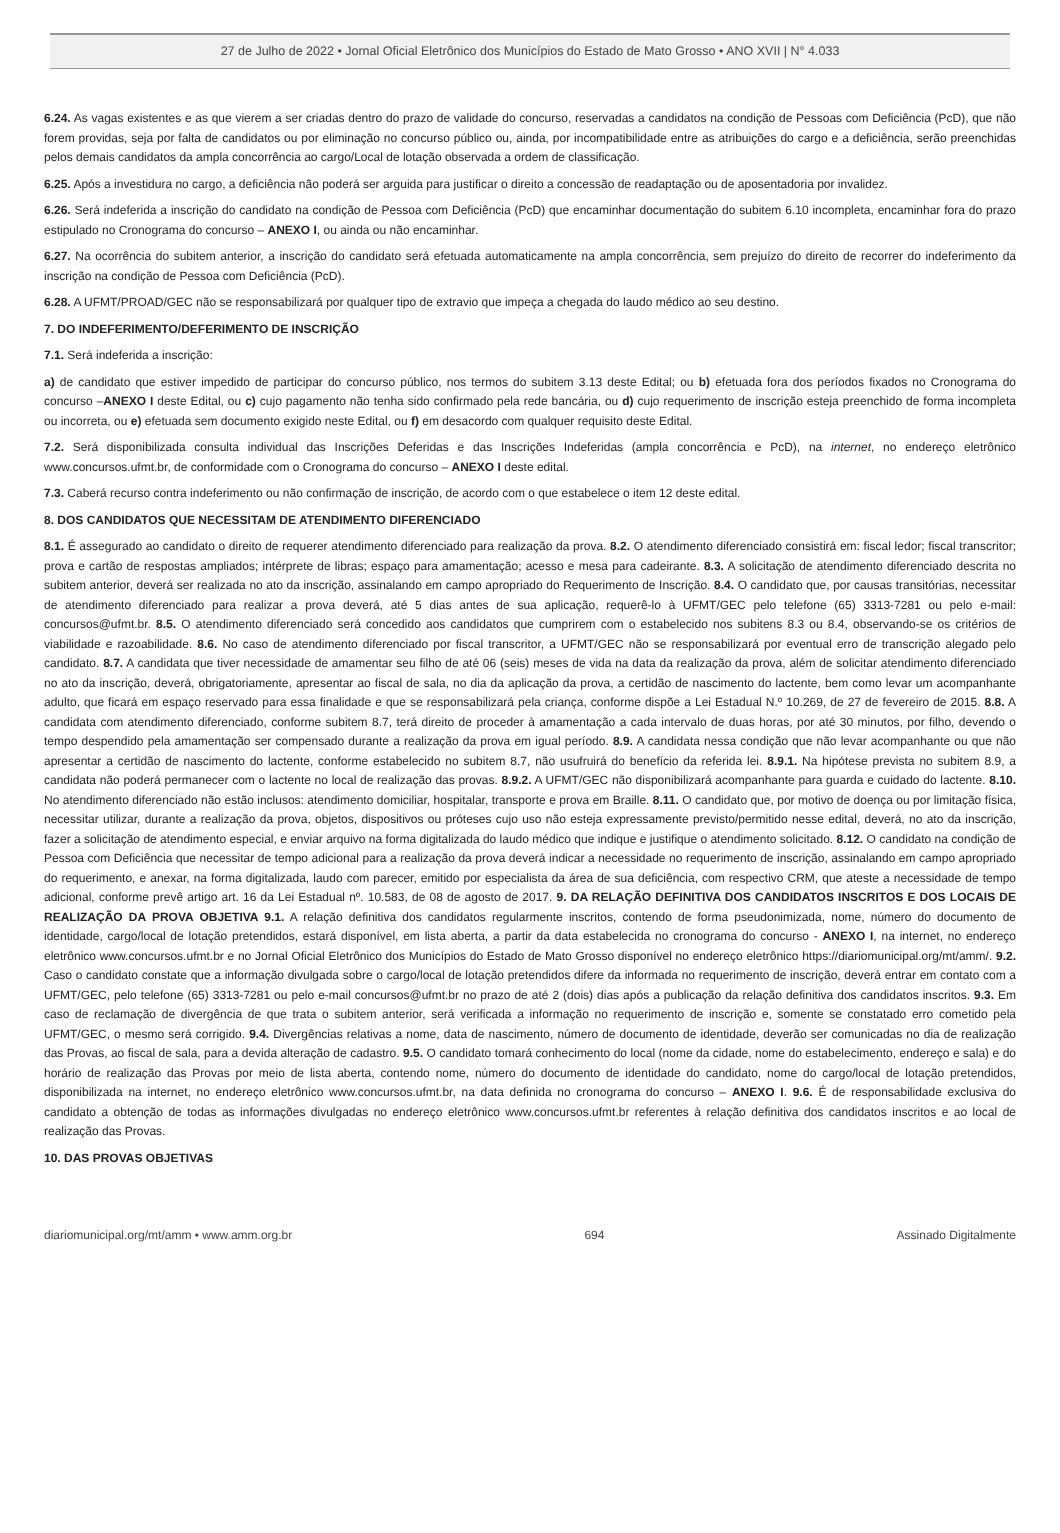27 de Julho de 2022 • Jornal Oficial Eletrônico dos Municípios do Estado de Mato Grosso • ANO XVII | N° 4.033
6.24. As vagas existentes e as que vierem a ser criadas dentro do prazo de validade do concurso, reservadas a candidatos na condição de Pessoas com Deficiência (PcD), que não forem providas, seja por falta de candidatos ou por eliminação no concurso público ou, ainda, por incompatibilidade entre as atribuições do cargo e a deficiência, serão preenchidas pelos demais candidatos da ampla concorrência ao cargo/Local de lotação observada a ordem de classificação.
6.25. Após a investidura no cargo, a deficiência não poderá ser arguida para justificar o direito a concessão de readaptação ou de aposentadoria por invalidez.
6.26. Será indeferida a inscrição do candidato na condição de Pessoa com Deficiência (PcD) que encaminhar documentação do subitem 6.10 incompleta, encaminhar fora do prazo estipulado no Cronograma do concurso – ANEXO I, ou ainda ou não encaminhar.
6.27. Na ocorrência do subitem anterior, a inscrição do candidato será efetuada automaticamente na ampla concorrência, sem prejuízo do direito de recorrer do indeferimento da inscrição na condição de Pessoa com Deficiência (PcD).
6.28. A UFMT/PROAD/GEC não se responsabilizará por qualquer tipo de extravio que impeça a chegada do laudo médico ao seu destino.
7. DO INDEFERIMENTO/DEFERIMENTO DE INSCRIÇÃO
7.1. Será indeferida a inscrição:
a) de candidato que estiver impedido de participar do concurso público, nos termos do subitem 3.13 deste Edital; ou b) efetuada fora dos períodos fixados no Cronograma do concurso –ANEXO I deste Edital, ou c) cujo pagamento não tenha sido confirmado pela rede bancária, ou d) cujo requerimento de inscrição esteja preenchido de forma incompleta ou incorreta, ou e) efetuada sem documento exigido neste Edital, ou f) em desacordo com qualquer requisito deste Edital.
7.2. Será disponibilizada consulta individual das Inscrições Deferidas e das Inscrições Indeferidas (ampla concorrência e PcD), na internet, no endereço eletrônico www.concursos.ufmt.br, de conformidade com o Cronograma do concurso – ANEXO I deste edital.
7.3. Caberá recurso contra indeferimento ou não confirmação de inscrição, de acordo com o que estabelece o item 12 deste edital.
8. DOS CANDIDATOS QUE NECESSITAM DE ATENDIMENTO DIFERENCIADO
8.1. É assegurado ao candidato o direito de requerer atendimento diferenciado para realização da prova. 8.2. O atendimento diferenciado consistirá em: fiscal ledor; fiscal transcritor; prova e cartão de respostas ampliados; intérprete de libras; espaço para amamentação; acesso e mesa para cadeirante. 8.3. A solicitação de atendimento diferenciado descrita no subitem anterior, deverá ser realizada no ato da inscrição, assinalando em campo apropriado do Requerimento de Inscrição. 8.4. O candidato que, por causas transitórias, necessitar de atendimento diferenciado para realizar a prova deverá, até 5 dias antes de sua aplicação, requerê-lo à UFMT/GEC pelo telefone (65) 3313-7281 ou pelo e-mail: concursos@ufmt.br. 8.5. O atendimento diferenciado será concedido aos candidatos que cumprirem com o estabelecido nos subitens 8.3 ou 8.4, observando-se os critérios de viabilidade e razoabilidade. 8.6. No caso de atendimento diferenciado por fiscal transcritor, a UFMT/GEC não se responsabilizará por eventual erro de transcrição alegado pelo candidato. 8.7. A candidata que tiver necessidade de amamentar seu filho de até 06 (seis) meses de vida na data da realização da prova, além de solicitar atendimento diferenciado no ato da inscrição, deverá, obrigatoriamente, apresentar ao fiscal de sala, no dia da aplicação da prova, a certidão de nascimento do lactente, bem como levar um acompanhante adulto, que ficará em espaço reservado para essa finalidade e que se responsabilizará pela criança, conforme dispõe a Lei Estadual N.º 10.269, de 27 de fevereiro de 2015. 8.8. A candidata com atendimento diferenciado, conforme subitem 8.7, terá direito de proceder à amamentação a cada intervalo de duas horas, por até 30 minutos, por filho, devendo o tempo despendido pela amamentação ser compensado durante a realização da prova em igual período. 8.9. A candidata nessa condição que não levar acompanhante ou que não apresentar a certidão de nascimento do lactente, conforme estabelecido no subitem 8.7, não usufruirá do benefício da referida lei. 8.9.1. Na hipótese prevista no subitem 8.9, a candidata não poderá permanecer com o lactente no local de realização das provas. 8.9.2. A UFMT/GEC não disponibilizará acompanhante para guarda e cuidado do lactente. 8.10. No atendimento diferenciado não estão inclusos: atendimento domiciliar, hospitalar, transporte e prova em Braille. 8.11. O candidato que, por motivo de doença ou por limitação física, necessitar utilizar, durante a realização da prova, objetos, dispositivos ou próteses cujo uso não esteja expressamente previsto/permitido nesse edital, deverá, no ato da inscrição, fazer a solicitação de atendimento especial, e enviar arquivo na forma digitalizada do laudo médico que indique e justifique o atendimento solicitado. 8.12. O candidato na condição de Pessoa com Deficiência que necessitar de tempo adicional para a realização da prova deverá indicar a necessidade no requerimento de inscrição, assinalando em campo apropriado do requerimento, e anexar, na forma digitalizada, laudo com parecer, emitido por especialista da área de sua deficiência, com respectivo CRM, que ateste a necessidade de tempo adicional, conforme prevê artigo art. 16 da Lei Estadual nº. 10.583, de 08 de agosto de 2017. 9. DA RELAÇÃO DEFINITIVA DOS CANDIDATOS INSCRITOS E DOS LOCAIS DE REALIZAÇÃO DA PROVA OBJETIVA 9.1. A relação definitiva dos candidatos regularmente inscritos, contendo de forma pseudonimizada, nome, número do documento de identidade, cargo/local de lotação pretendidos, estará disponível, em lista aberta, a partir da data estabelecida no cronograma do concurso - ANEXO I, na internet, no endereço eletrônico www.concursos.ufmt.br e no Jornal Oficial Eletrônico dos Municípios do Estado de Mato Grosso disponível no endereço eletrônico https://diariomunicipal.org/mt/amm/. 9.2. Caso o candidato constate que a informação divulgada sobre o cargo/local de lotação pretendidos difere da informada no requerimento de inscrição, deverá entrar em contato com a UFMT/GEC, pelo telefone (65) 3313-7281 ou pelo e-mail concursos@ufmt.br no prazo de até 2 (dois) dias após a publicação da relação definitiva dos candidatos inscritos. 9.3. Em caso de reclamação de divergência de que trata o subitem anterior, será verificada a informação no requerimento de inscrição e, somente se constatado erro cometido pela UFMT/GEC, o mesmo será corrigido. 9.4. Divergências relativas a nome, data de nascimento, número de documento de identidade, deverão ser comunicadas no dia de realização das Provas, ao fiscal de sala, para a devida alteração de cadastro. 9.5. O candidato tomará conhecimento do local (nome da cidade, nome do estabelecimento, endereço e sala) e do horário de realização das Provas por meio de lista aberta, contendo nome, número do documento de identidade do candidato, nome do cargo/local de lotação pretendidos, disponibilizada na internet, no endereço eletrônico www.concursos.ufmt.br, na data definida no cronograma do concurso – ANEXO I. 9.6. É de responsabilidade exclusiva do candidato a obtenção de todas as informações divulgadas no endereço eletrônico www.concursos.ufmt.br referentes à relação definitiva dos candidatos inscritos e ao local de realização das Provas.
10. DAS PROVAS OBJETIVAS
diariomunicipal.org/mt/amm • www.amm.org.br 694 Assinado Digitalmente